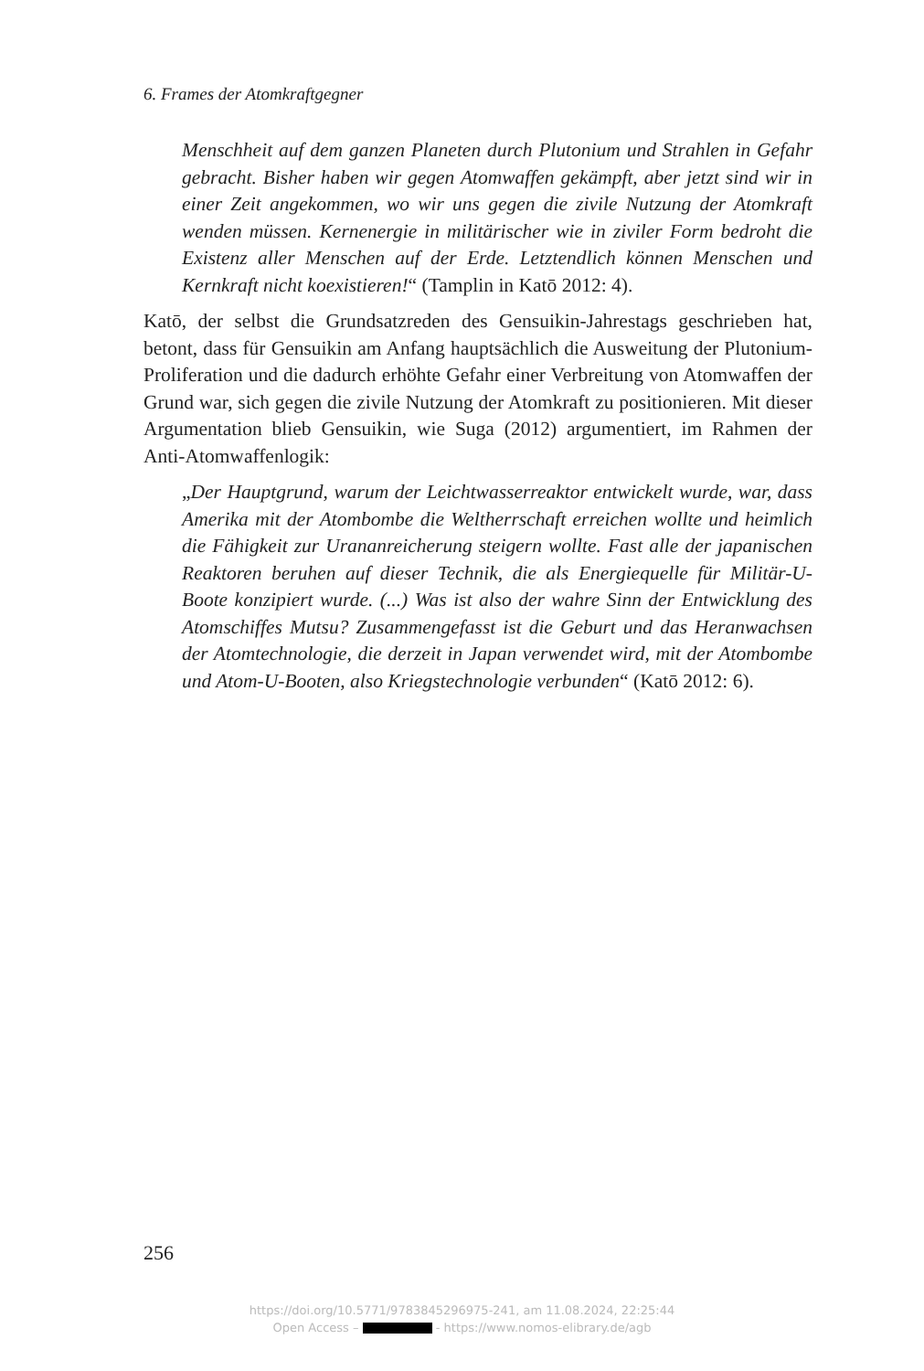6. Frames der Atomkraftgegner
Menschheit auf dem ganzen Planeten durch Plutonium und Strahlen in Gefahr gebracht. Bisher haben wir gegen Atomwaffen gekämpft, aber jetzt sind wir in einer Zeit angekommen, wo wir uns gegen die zivile Nutzung der Atomkraft wenden müssen. Kernenergie in militärischer wie in ziviler Form bedroht die Existenz aller Menschen auf der Erde. Letztendlich können Menschen und Kernkraft nicht koexistieren!“ (Tamplin in Katō 2012: 4).
Katō, der selbst die Grundsatzreden des Gensuikin-Jahrestags geschrieben hat, betont, dass für Gensuikin am Anfang hauptsächlich die Ausweitung der Plutonium-Proliferation und die dadurch erhöhte Gefahr einer Verbreitung von Atomwaffen der Grund war, sich gegen die zivile Nutzung der Atomkraft zu positionieren. Mit dieser Argumentation blieb Gensuikin, wie Suga (2012) argumentiert, im Rahmen der Anti-Atomwaffenlogik:
„Der Hauptgrund, warum der Leichtwasserreaktor entwickelt wurde, war, dass Amerika mit der Atombombe die Weltherrschaft erreichen wollte und heimlich die Fähigkeit zur Urananreicherung steigern wollte. Fast alle der japanischen Reaktoren beruhen auf dieser Technik, die als Energiequelle für Militär-U-Boote konzipiert wurde. (...) Was ist also der wahre Sinn der Entwicklung des Atomschiffes Mutsu? Zusammengefasst ist die Geburt und das Heranwachsen der Atomtechnologie, die derzeit in Japan verwendet wird, mit der Atombombe und Atom-U-Booten, also Kriegstechnologie verbunden“ (Katō 2012: 6).
256
https://doi.org/10.5771/9783845296975-241, am 11.08.2024, 22:25:44
Open Access – - https://www.nomos-elibrary.de/agb